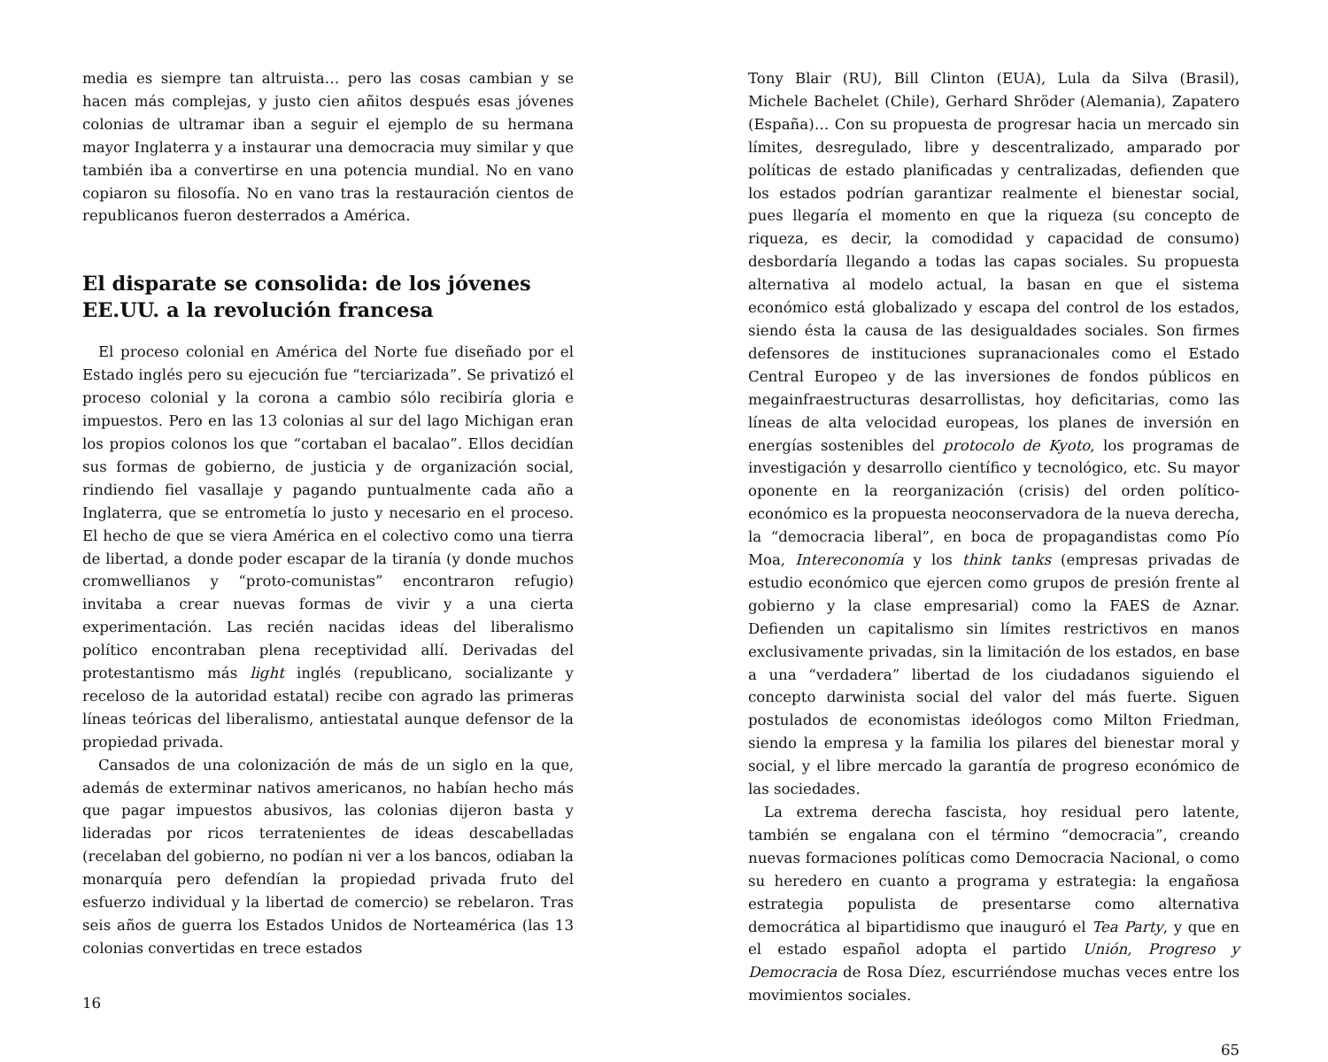media es siempre tan altruista… pero las cosas cambian y se hacen más complejas, y justo cien añitos después esas jóvenes colonias de ultramar iban a seguir el ejemplo de su hermana mayor Inglaterra y a instaurar una democracia muy similar y que también iba a convertirse en una potencia mundial. No en vano copiaron su filosofía. No en vano tras la restauración cientos de republicanos fueron desterrados a América.
El disparate se consolida: de los jóvenes EE.UU. a la revolución francesa
El proceso colonial en América del Norte fue diseñado por el Estado inglés pero su ejecución fue “terciarizada”. Se privatizó el proceso colonial y la corona a cambio sólo recibiría gloria e impuestos. Pero en las 13 colonias al sur del lago Michigan eran los propios colonos los que “cortaban el bacalao”. Ellos decidían sus formas de gobierno, de justicia y de organización social, rindiendo fiel vasallaje y pagando puntualmente cada año a Inglaterra, que se entrometía lo justo y necesario en el proceso. El hecho de que se viera América en el colectivo como una tierra de libertad, a donde poder escapar de la tiranía (y donde muchos cromwellianos y “proto-comunistas” encontraron refugio) invitaba a crear nuevas formas de vivir y a una cierta experimentación. Las recién nacidas ideas del liberalismo político encontraban plena receptividad allí. Derivadas del protestantismo más light inglés (republicano, socializante y receloso de la autoridad estatal) recibe con agrado las primeras líneas teóricas del liberalismo, antiestatal aunque defensor de la propiedad privada.
Cansados de una colonización de más de un siglo en la que, además de exterminar nativos americanos, no habían hecho más que pagar impuestos abusivos, las colonias dijeron basta y lideradas por ricos terratenientes de ideas descabelladas (recelaban del gobierno, no podían ni ver a los bancos, odiaban la monarquía pero defendían la propiedad privada fruto del esfuerzo individual y la libertad de comercio) se rebelaron. Tras seis años de guerra los Estados Unidos de Norteamérica (las 13 colonias convertidas en trece estados
16
Tony Blair (RU), Bill Clinton (EUA), Lula da Silva (Brasil), Michele Bachelet (Chile), Gerhard Shröder (Alemania), Zapatero (España)… Con su propuesta de progresar hacia un mercado sin límites, desregulado, libre y descentralizado, amparado por políticas de estado planificadas y centralizadas, defienden que los estados podrían garantizar realmente el bienestar social, pues llegaría el momento en que la riqueza (su concepto de riqueza, es decir, la comodidad y capacidad de consumo) desbordaría llegando a todas las capas sociales. Su propuesta alternativa al modelo actual, la basan en que el sistema económico está globalizado y escapa del control de los estados, siendo ésta la causa de las desigualdades sociales. Son firmes defensores de instituciones supranacionales como el Estado Central Europeo y de las inversiones de fondos públicos en megainfraestructuras desarrollistas, hoy deficitarias, como las líneas de alta velocidad europeas, los planes de inversión en energías sostenibles del protocolo de Kyoto, los programas de investigación y desarrollo científico y tecnológico, etc. Su mayor oponente en la reorganización (crisis) del orden político- económico es la propuesta neoconservadora de la nueva derecha, la “democracia liberal”, en boca de propagandistas como Pío Moa, Intereconomía y los think tanks (empresas privadas de estudio económico que ejercen como grupos de presión frente al gobierno y la clase empresarial) como la FAES de Aznar. Defienden un capitalismo sin límites restrictivos en manos exclusivamente privadas, sin la limitación de los estados, en base a una “verdadera” libertad de los ciudadanos siguiendo el concepto darwinista social del valor del más fuerte. Siguen postulados de economistas ideólogos como Milton Friedman, siendo la empresa y la familia los pilares del bienestar moral y social, y el libre mercado la garantía de progreso económico de las sociedades.
La extrema derecha fascista, hoy residual pero latente, también se engalana con el término “democracia”, creando nuevas formaciones políticas como Democracia Nacional, o como su heredero en cuanto a programa y estrategia: la engañosa estrategia populista de presentarse como alternativa democrática al bipartidismo que inauguró el Tea Party, y que en el estado español adopta el partido Unión, Progreso y Democracia de Rosa Díez, escurriéndose muchas veces entre los movimientos sociales.
65